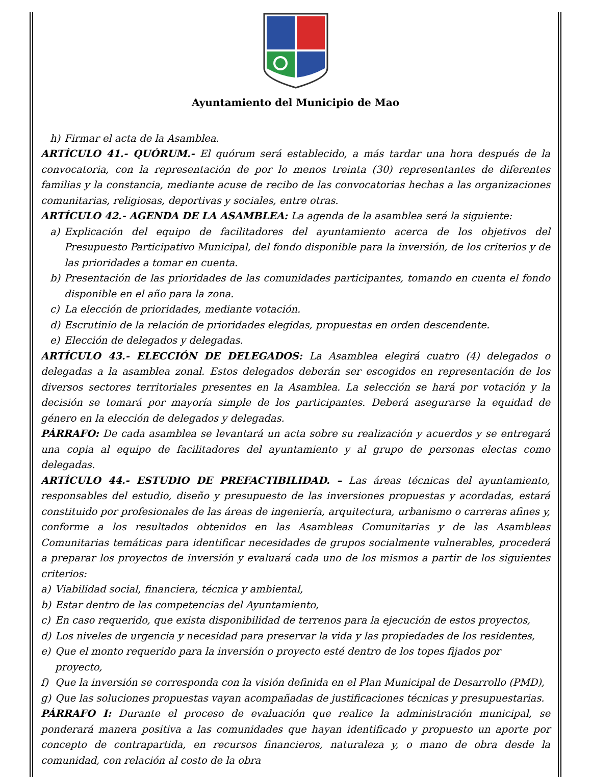Ayuntamiento del Municipio de Mao
h) Firmar el acta de la Asamblea.
ARTÍCULO 41.- QUÓRUM.- El quórum será establecido, a más tardar una hora después de la convocatoria, con la representación de por lo menos treinta (30) representantes de diferentes familias y la constancia, mediante acuse de recibo de las convocatorias hechas a las organizaciones comunitarias, religiosas, deportivas y sociales, entre otras.
ARTÍCULO 42.- AGENDA DE LA ASAMBLEA: La agenda de la asamblea será la siguiente:
a) Explicación del equipo de facilitadores del ayuntamiento acerca de los objetivos del Presupuesto Participativo Municipal, del fondo disponible para la inversión, de los criterios y de las prioridades a tomar en cuenta.
b) Presentación de las prioridades de las comunidades participantes, tomando en cuenta el fondo disponible en el año para la zona.
c) La elección de prioridades, mediante votación.
d) Escrutinio de la relación de prioridades elegidas, propuestas en orden descendente.
e) Elección de delegados y delegadas.
ARTÍCULO 43.- ELECCIÓN DE DELEGADOS: La Asamblea elegirá cuatro (4) delegados o delegadas a la asamblea zonal. Estos delegados deberán ser escogidos en representación de los diversos sectores territoriales presentes en la Asamblea. La selección se hará por votación y la decisión se tomará por mayoría simple de los participantes. Deberá asegurarse la equidad de género en la elección de delegados y delegadas.
PÁRRAFO: De cada asamblea se levantará un acta sobre su realización y acuerdos y se entregará una copia al equipo de facilitadores del ayuntamiento y al grupo de personas electas como delegadas.
ARTÍCULO 44.- ESTUDIO DE PREFACTIBILIDAD. – Las áreas técnicas del ayuntamiento, responsables del estudio, diseño y presupuesto de las inversiones propuestas y acordadas, estará constituido por profesionales de las áreas de ingeniería, arquitectura, urbanismo o carreras afines y, conforme a los resultados obtenidos en las Asambleas Comunitarias y de las Asambleas Comunitarias temáticas para identificar necesidades de grupos socialmente vulnerables, procederá a preparar los proyectos de inversión y evaluará cada uno de los mismos a partir de los siguientes criterios:
a) Viabilidad social, financiera, técnica y ambiental,
b) Estar dentro de las competencias del Ayuntamiento,
c) En caso requerido, que exista disponibilidad de terrenos para la ejecución de estos proyectos,
d) Los niveles de urgencia y necesidad para preservar la vida y las propiedades de los residentes,
e) Que el monto requerido para la inversión o proyecto esté dentro de los topes fijados por proyecto,
f) Que la inversión se corresponda con la visión definida en el Plan Municipal de Desarrollo (PMD),
g) Que las soluciones propuestas vayan acompañadas de justificaciones técnicas y presupuestarias.
PÁRRAFO I: Durante el proceso de evaluación que realice la administración municipal, se ponderará manera positiva a las comunidades que hayan identificado y propuesto un aporte por concepto de contrapartida, en recursos financieros, naturaleza y, o mano de obra desde la comunidad, con relación al costo de la obra